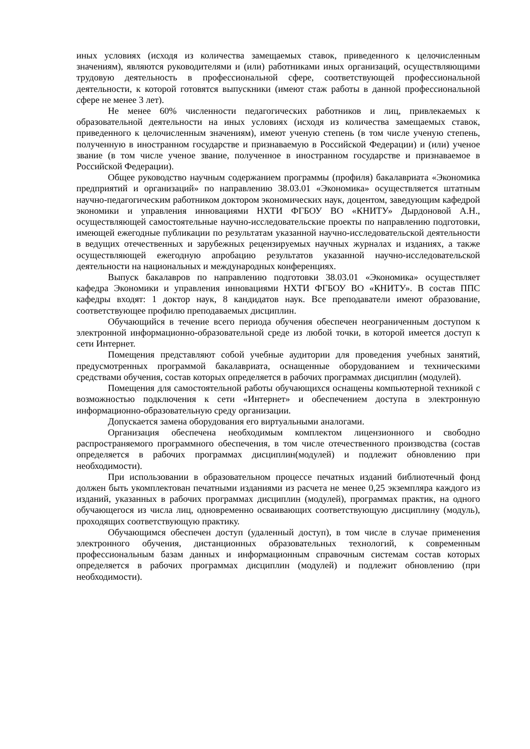иных условиях (исходя из количества замещаемых ставок, приведенного к целочисленным значениям), являются руководителями и (или) работниками иных организаций, осуществляющими трудовую деятельность в профессиональной сфере, соответствующей профессиональной деятельности, к которой готовятся выпускники (имеют стаж работы в данной профессиональной сфере не менее 3 лет).
Не менее 60% численности педагогических работников и лиц, привлекаемых к образовательной деятельности на иных условиях (исходя из количества замещаемых ставок, приведенного к целочисленным значениям), имеют ученую степень (в том числе ученую степень, полученную в иностранном государстве и признаваемую в Российской Федерации) и (или) ученое звание (в том числе ученое звание, полученное в иностранном государстве и признаваемое в Российской Федерации).
Общее руководство научным содержанием программы (профиля) бакалавриата «Экономика предприятий и организаций» по направлению 38.03.01 «Экономика» осуществляется штатным научно-педагогическим работником доктором экономических наук, доцентом, заведующим кафедрой экономики и управления инновациями НХТИ ФГБОУ ВО «КНИТУ» Дырдоновой А.Н., осуществляющей самостоятельные научно-исследовательские проекты по направлению подготовки, имеющей ежегодные публикации по результатам указанной научно-исследовательской деятельности в ведущих отечественных и зарубежных рецензируемых научных журналах и изданиях, а также осуществляющей ежегодную апробацию результатов указанной научно-исследовательской деятельности на национальных и международных конференциях.
Выпуск бакалавров по направлению подготовки 38.03.01 «Экономика» осуществляет кафедра Экономики и управления инновациями НХТИ ФГБОУ ВО «КНИТУ». В состав ППС кафедры входят: 1 доктор наук, 8 кандидатов наук. Все преподаватели имеют образование, соответствующее профилю преподаваемых дисциплин.
Обучающийся в течение всего периода обучения обеспечен неограниченным доступом к электронной информационно-образовательной среде из любой точки, в которой имеется доступ к сети Интернет.
Помещения представляют собой учебные аудитории для проведения учебных занятий, предусмотренных программой бакалавриата, оснащенные оборудованием и техническими средствами обучения, состав которых определяется в рабочих программах дисциплин (модулей).
Помещения для самостоятельной работы обучающихся оснащены компьютерной техникой с возможностью подключения к сети «Интернет» и обеспечением доступа в электронную информационно-образовательную среду организации.
Допускается замена оборудования его виртуальными аналогами.
Организация обеспечена необходимым комплектом лицензионного и свободно распространяемого программного обеспечения, в том числе отечественного производства (состав определяется в рабочих программах дисциплин(модулей) и подлежит обновлению при необходимости).
При использовании в образовательном процессе печатных изданий библиотечный фонд должен быть укомплектован печатными изданиями из расчета не менее 0,25 экземпляра каждого из изданий, указанных в рабочих программах дисциплин (модулей), программах практик, на одного обучающегося из числа лиц, одновременно осваивающих соответствующую дисциплину (модуль), проходящих соответствующую практику.
Обучающимся обеспечен доступ (удаленный доступ), в том числе в случае применения электронного обучения, дистанционных образовательных технологий, к современным профессиональным базам данных и информационным справочным системам состав которых определяется в рабочих программах дисциплин (модулей) и подлежит обновлению (при необходимости).